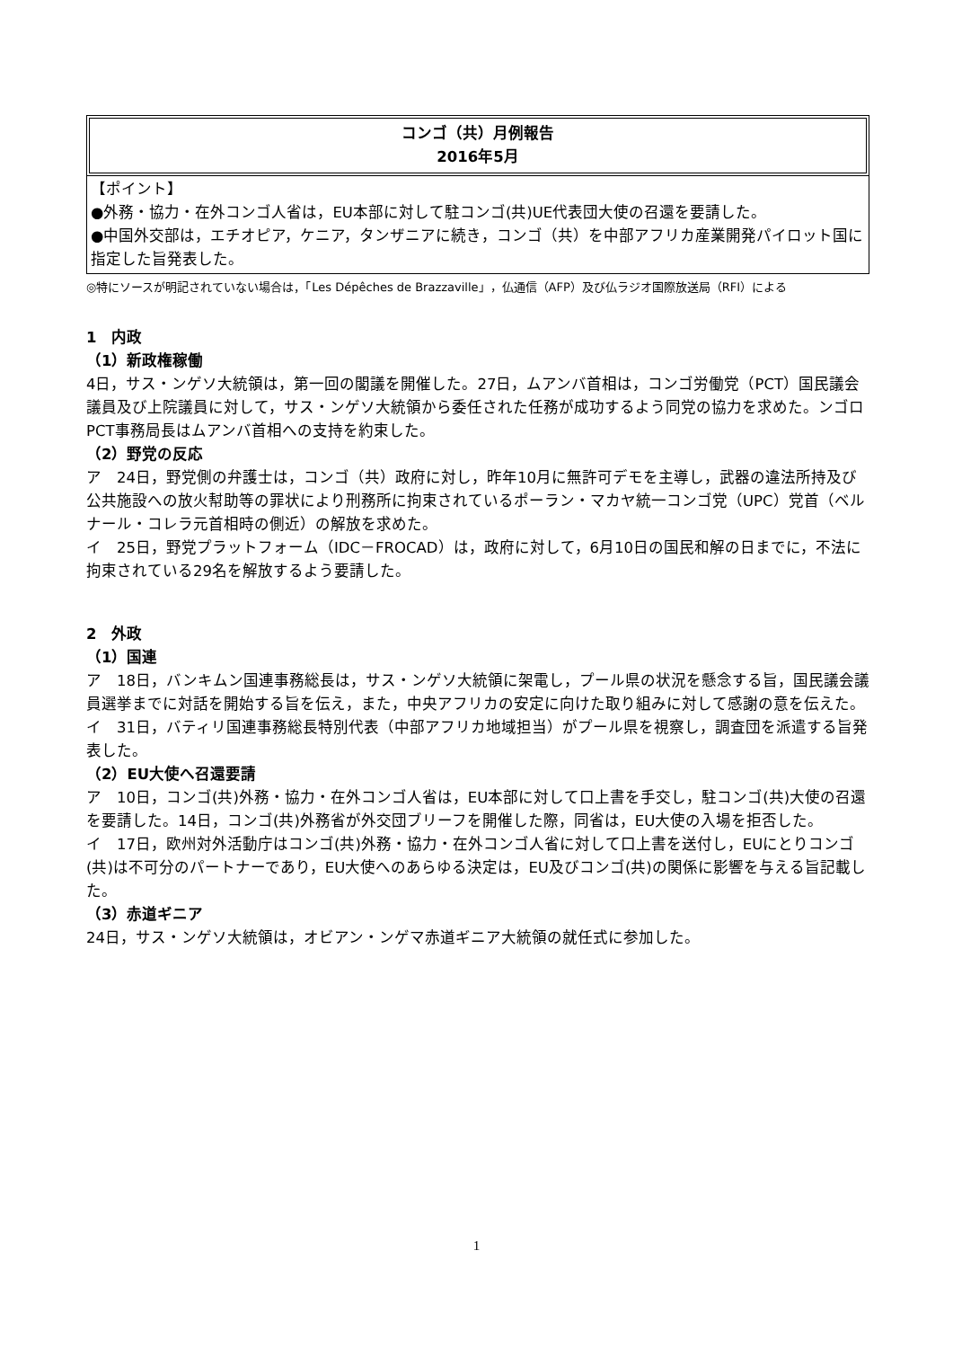コンゴ（共）月例報告
2016年5月
【ポイント】
●外務・協力・在外コンゴ人省は，EU本部に対して駐コンゴ(共)UE代表団大使の召還を要請した。
●中国外交部は，エチオピア，ケニア，タンザニアに続き，コンゴ（共）を中部アフリカ産業開発パイロット国に指定した旨発表した。
◎特にソースが明記されていない場合は，「Les Dépêches de Brazzaville」，仏通信（AFP）及び仏ラジオ国際放送局（RFI）による
1　内政
（1）新政権稼働
4日，サス・ンゲソ大統領は，第一回の閣議を開催した。27日，ムアンバ首相は，コンゴ労働党（PCT）国民議会議員及び上院議員に対して，サス・ンゲソ大統領から委任された任務が成功するよう同党の協力を求めた。ンゴロPCT事務局長はムアンバ首相への支持を約束した。
（2）野党の反応
ア　24日，野党側の弁護士は，コンゴ（共）政府に対し，昨年10月に無許可デモを主導し，武器の違法所持及び公共施設への放火幇助等の罪状により刑務所に拘束されているポーラン・マカヤ統一コンゴ党（UPC）党首（ベルナール・コレラ元首相時の側近）の解放を求めた。
イ　25日，野党プラットフォーム（IDC－FROCAD）は，政府に対して，6月10日の国民和解の日までに，不法に拘束されている29名を解放するよう要請した。
2　外政
（1）国連
ア　18日，バンキムン国連事務総長は，サス・ンゲソ大統領に架電し，プール県の状況を懸念する旨，国民議会議員選挙までに対話を開始する旨を伝え，また，中央アフリカの安定に向けた取り組みに対して感謝の意を伝えた。
イ　31日，バティリ国連事務総長特別代表（中部アフリカ地域担当）がプール県を視察し，調査団を派遣する旨発表した。
（2）EU大使へ召還要請
ア　10日，コンゴ(共)外務・協力・在外コンゴ人省は，EU本部に対して口上書を手交し，駐コンゴ(共)大使の召還を要請した。14日，コンゴ(共)外務省が外交団ブリーフを開催した際，同省は，EU大使の入場を拒否した。
イ　17日，欧州対外活動庁はコンゴ(共)外務・協力・在外コンゴ人省に対して口上書を送付し，EUにとりコンゴ(共)は不可分のパートナーであり，EU大使へのあらゆる決定は，EU及びコンゴ(共)の関係に影響を与える旨記載した。
（3）赤道ギニア
24日，サス・ンゲソ大統領は，オビアン・ンゲマ赤道ギニア大統領の就任式に参加した。
1